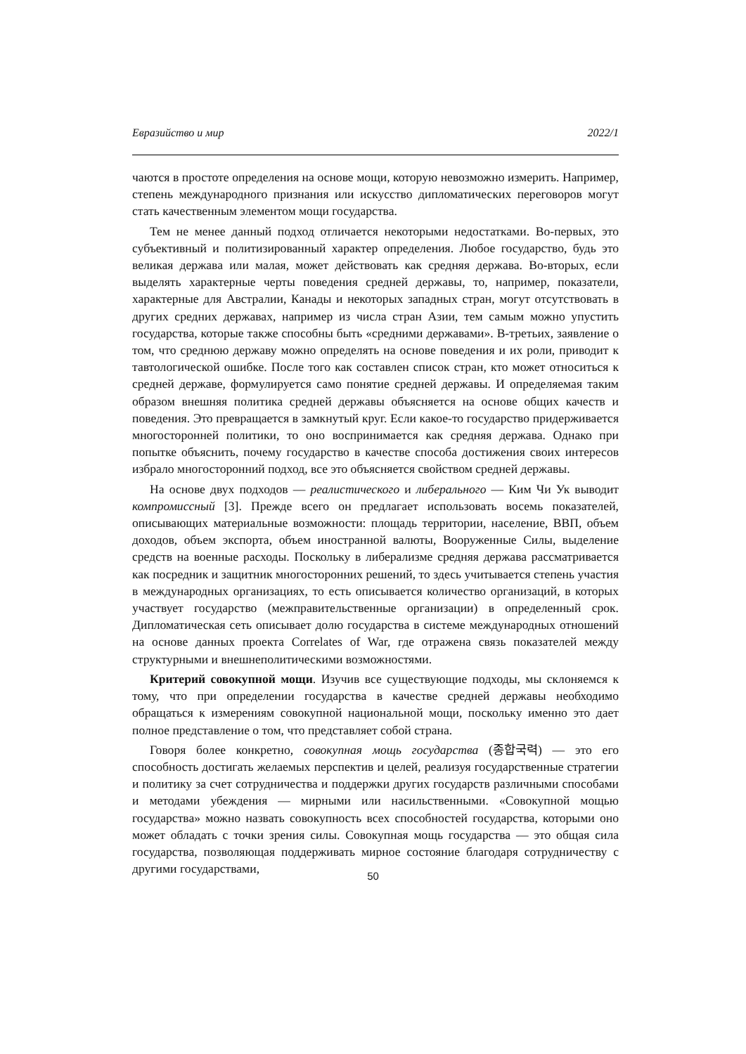Евразийство и мир 2022/1
чаются в простоте определения на основе мощи, которую невозможно измерить. Например, степень международного признания или искусство дипломатических переговоров могут стать качественным элементом мощи государства.
Тем не менее данный подход отличается некоторыми недостатками. Во-первых, это субъективный и политизированный характер определения. Любое государство, будь это великая держава или малая, может действовать как средняя держава. Во-вторых, если выделять характерные черты поведения средней державы, то, например, показатели, характерные для Австралии, Канады и некоторых западных стран, могут отсутствовать в других средних державах, например из числа стран Азии, тем самым можно упустить государства, которые также способны быть «средними державами». В-третьих, заявление о том, что среднюю державу можно определять на основе поведения и их роли, приводит к тавтологической ошибке. После того как составлен список стран, кто может относиться к средней державе, формулируется само понятие средней державы. И определяемая таким образом внешняя политика средней державы объясняется на основе общих качеств и поведения. Это превращается в замкнутый круг. Если какое-то государство придерживается многосторонней политики, то оно воспринимается как средняя держава. Однако при попытке объяснить, почему государство в качестве способа достижения своих интересов избрало многосторонний подход, все это объясняется свойством средней державы.
На основе двух подходов — реалистического и либерального — Ким Чи Ук выводит компромиссный [3]. Прежде всего он предлагает использовать восемь показателей, описывающих материальные возможности: площадь территории, население, ВВП, объем доходов, объем экспорта, объем иностранной валюты, Вооруженные Силы, выделение средств на военные расходы. Поскольку в либерализме средняя держава рассматривается как посредник и защитник многосторонних решений, то здесь учитывается степень участия в международных организациях, то есть описывается количество организаций, в которых участвует государство (межправительственные организации) в определенный срок. Дипломатическая сеть описывает долю государства в системе международных отношений на основе данных проекта Correlates of War, где отражена связь показателей между структурными и внешнеполитическими возможностями.
Критерий совокупной мощи. Изучив все существующие подходы, мы склоняемся к тому, что при определении государства в качестве средней державы необходимо обращаться к измерениям совокупной национальной мощи, поскольку именно это дает полное представление о том, что представляет собой страна.
Говоря более конкретно, совокупная мощь государства (종합국력) — это его способность достигать желаемых перспектив и целей, реализуя государственные стратегии и политику за счет сотрудничества и поддержки других государств различными способами и методами убеждения — мирными или насильственными. «Совокупной мощью государства» можно назвать совокупность всех способностей государства, которыми оно может обладать с точки зрения силы. Совокупная мощь государства — это общая сила государства, позволяющая поддерживать мирное состояние благодаря сотрудничеству с другими государствами,
50